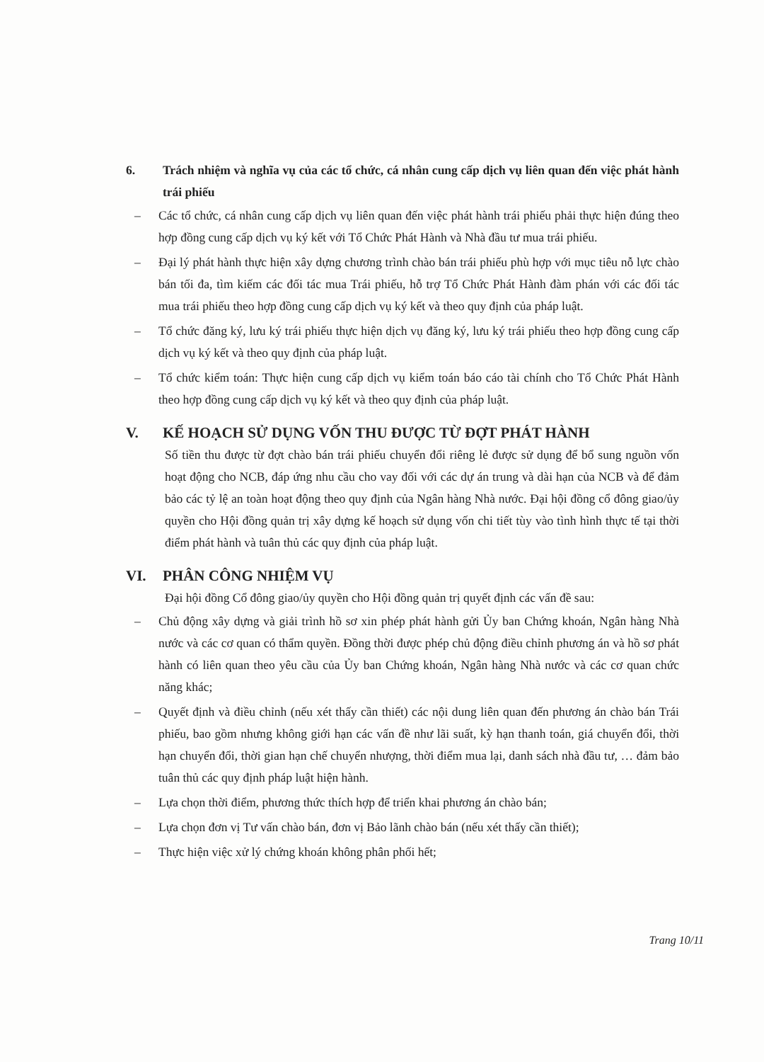6. Trách nhiệm và nghĩa vụ của các tổ chức, cá nhân cung cấp dịch vụ liên quan đến việc phát hành trái phiếu
– Các tổ chức, cá nhân cung cấp dịch vụ liên quan đến việc phát hành trái phiếu phải thực hiện đúng theo hợp đồng cung cấp dịch vụ ký kết với Tổ Chức Phát Hành và Nhà đầu tư mua trái phiếu.
– Đại lý phát hành thực hiện xây dựng chương trình chào bán trái phiếu phù hợp với mục tiêu nỗ lực chào bán tối đa, tìm kiếm các đối tác mua Trái phiếu, hỗ trợ Tổ Chức Phát Hành đàm phán với các đối tác mua trái phiếu theo hợp đồng cung cấp dịch vụ ký kết và theo quy định của pháp luật.
– Tổ chức đăng ký, lưu ký trái phiếu thực hiện dịch vụ đăng ký, lưu ký trái phiếu theo hợp đồng cung cấp dịch vụ ký kết và theo quy định của pháp luật.
– Tổ chức kiểm toán: Thực hiện cung cấp dịch vụ kiểm toán báo cáo tài chính cho Tổ Chức Phát Hành theo hợp đồng cung cấp dịch vụ ký kết và theo quy định của pháp luật.
V. KẾ HOẠCH SỬ DỤNG VỐN THU ĐƯỢC TỪ ĐỢT PHÁT HÀNH
Số tiền thu được từ đợt chào bán trái phiếu chuyển đổi riêng lẻ được sử dụng để bổ sung nguồn vốn hoạt động cho NCB, đáp ứng nhu cầu cho vay đối với các dự án trung và dài hạn của NCB và để đảm bảo các tỷ lệ an toàn hoạt động theo quy định của Ngân hàng Nhà nước. Đại hội đồng cổ đông giao/ủy quyền cho Hội đồng quản trị xây dựng kế hoạch sử dụng vốn chi tiết tùy vào tình hình thực tế tại thời điểm phát hành và tuân thủ các quy định của pháp luật.
VI. PHÂN CÔNG NHIỆM VỤ
Đại hội đồng Cổ đông giao/ủy quyền cho Hội đồng quản trị quyết định các vấn đề sau:
– Chủ động xây dựng và giải trình hồ sơ xin phép phát hành gửi Ủy ban Chứng khoán, Ngân hàng Nhà nước và các cơ quan có thẩm quyền. Đồng thời được phép chủ động điều chỉnh phương án và hồ sơ phát hành có liên quan theo yêu cầu của Ủy ban Chứng khoán, Ngân hàng Nhà nước và các cơ quan chức năng khác;
– Quyết định và điều chỉnh (nếu xét thấy cần thiết) các nội dung liên quan đến phương án chào bán Trái phiếu, bao gồm nhưng không giới hạn các vấn đề như lãi suất, kỳ hạn thanh toán, giá chuyển đổi, thời hạn chuyển đổi, thời gian hạn chế chuyển nhượng, thời điểm mua lại, danh sách nhà đầu tư, … đảm bảo tuân thủ các quy định pháp luật hiện hành.
– Lựa chọn thời điểm, phương thức thích hợp để triển khai phương án chào bán;
– Lựa chọn đơn vị Tư vấn chào bán, đơn vị Bảo lãnh chào bán (nếu xét thấy cần thiết);
– Thực hiện việc xử lý chứng khoán không phân phối hết;
Trang 10/11